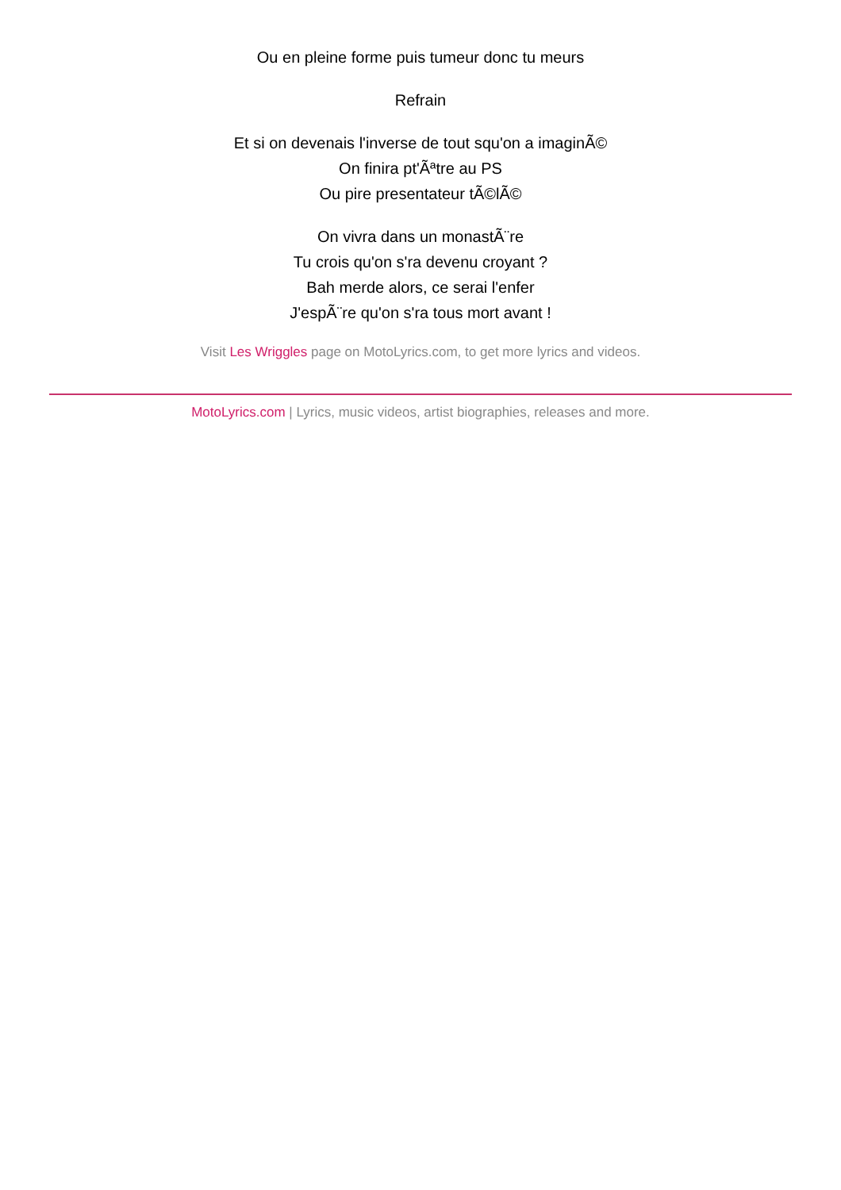Ou en pleine forme puis tumeur donc tu meurs
Refrain
Et si on devenais l'inverse de tout squ'on a imaginÃ©
On finira pt'Ãªtre au PS
Ou pire presentateur tÃ©lÃ©
On vivra dans un monastÃ¨re
Tu crois qu'on s'ra devenu croyant ?
Bah merde alors, ce serai l'enfer
J'espÃ¨re qu'on s'ra tous mort avant !
Visit Les Wriggles page on MotoLyrics.com, to get more lyrics and videos.
MotoLyrics.com | Lyrics, music videos, artist biographies, releases and more.